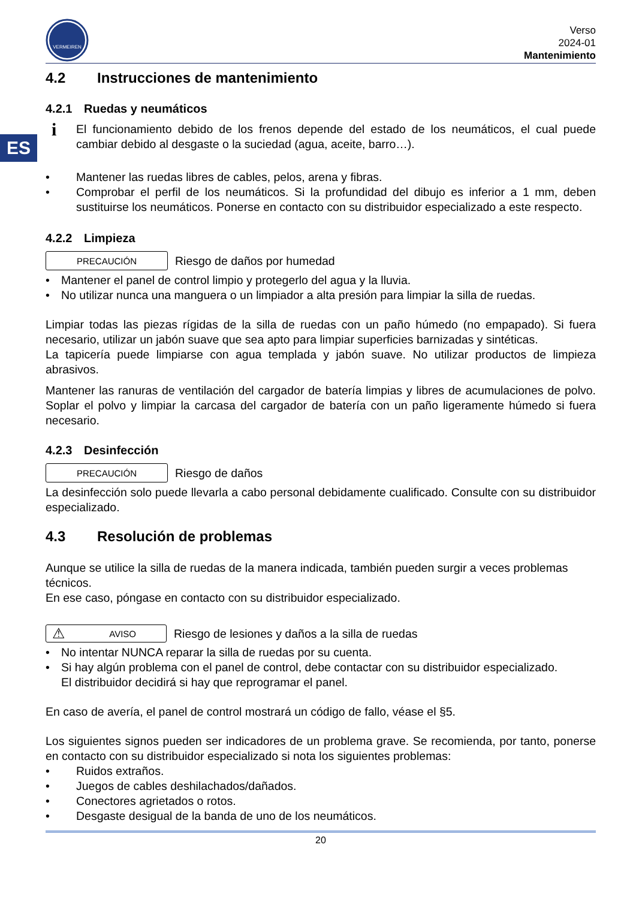ES
VERMEIREN
Verso
2024-01
Mantenimiento
4.2 Instrucciones de mantenimiento
4.2.1 Ruedas y neumáticos
i
El funcionamiento debido de los frenos depende del estado de los neumáticos, el cual puede cambiar debido al desgaste o la suciedad (agua, aceite, barro…).
• Mantener las ruedas libres de cables, pelos, arena y fibras.
•
Comprobar el perfil de los neumáticos. Si la profundidad del dibujo es inferior a 1 mm, deben sustituirse los neumáticos. Ponerse en contacto con su distribuidor especializado a este respecto.
4.2.2 Limpieza
PRECAUCIÓN
Riesgo de daños por humedad
• Mantener el panel de control limpio y protegerlo del agua y la lluvia.
• No utilizar nunca una manguera o un limpiador a alta presión para limpiar la silla de ruedas.
Limpiar todas las piezas rígidas de la silla de ruedas con un paño húmedo (no empapado). Si fuera necesario, utilizar un jabón suave que sea apto para limpiar superficies barnizadas y sintéticas.
La tapicería puede limpiarse con agua templada y jabón suave. No utilizar productos de limpieza abrasivos.
Mantener las ranuras de ventilación del cargador de batería limpias y libres de acumulaciones de polvo. Soplar el polvo y limpiar la carcasa del cargador de batería con un paño ligeramente húmedo si fuera necesario.
4.2.3 Desinfección
PRECAUCIÓN
Riesgo de daños
La desinfección solo puede llevarla a cabo personal debidamente cualificado. Consulte con su distribuidor especializado.
4.3 Resolución de problemas
Aunque se utilice la silla de ruedas de la manera indicada, también pueden surgir a veces problemas técnicos.
En ese caso, póngase en contacto con su distribuidor especializado.
⚠ AVISO
Riesgo de lesiones y daños a la silla de ruedas
• No intentar NUNCA reparar la silla de ruedas por su cuenta.
•
Si hay algún problema con el panel de control, debe contactar con su distribuidor especializado.
El distribuidor decidirá si hay que reprogramar el panel.
En caso de avería, el panel de control mostrará un código de fallo, véase el §5.
Los siguientes signos pueden ser indicadores de un problema grave. Se recomienda, por tanto, ponerse en contacto con su distribuidor especializado si nota los siguientes problemas:
• Ruidos extraños.
• Juegos de cables deshilachados/dañados.
• Conectores agrietados o rotos.
• Desgaste desigual de la banda de uno de los neumáticos.
20